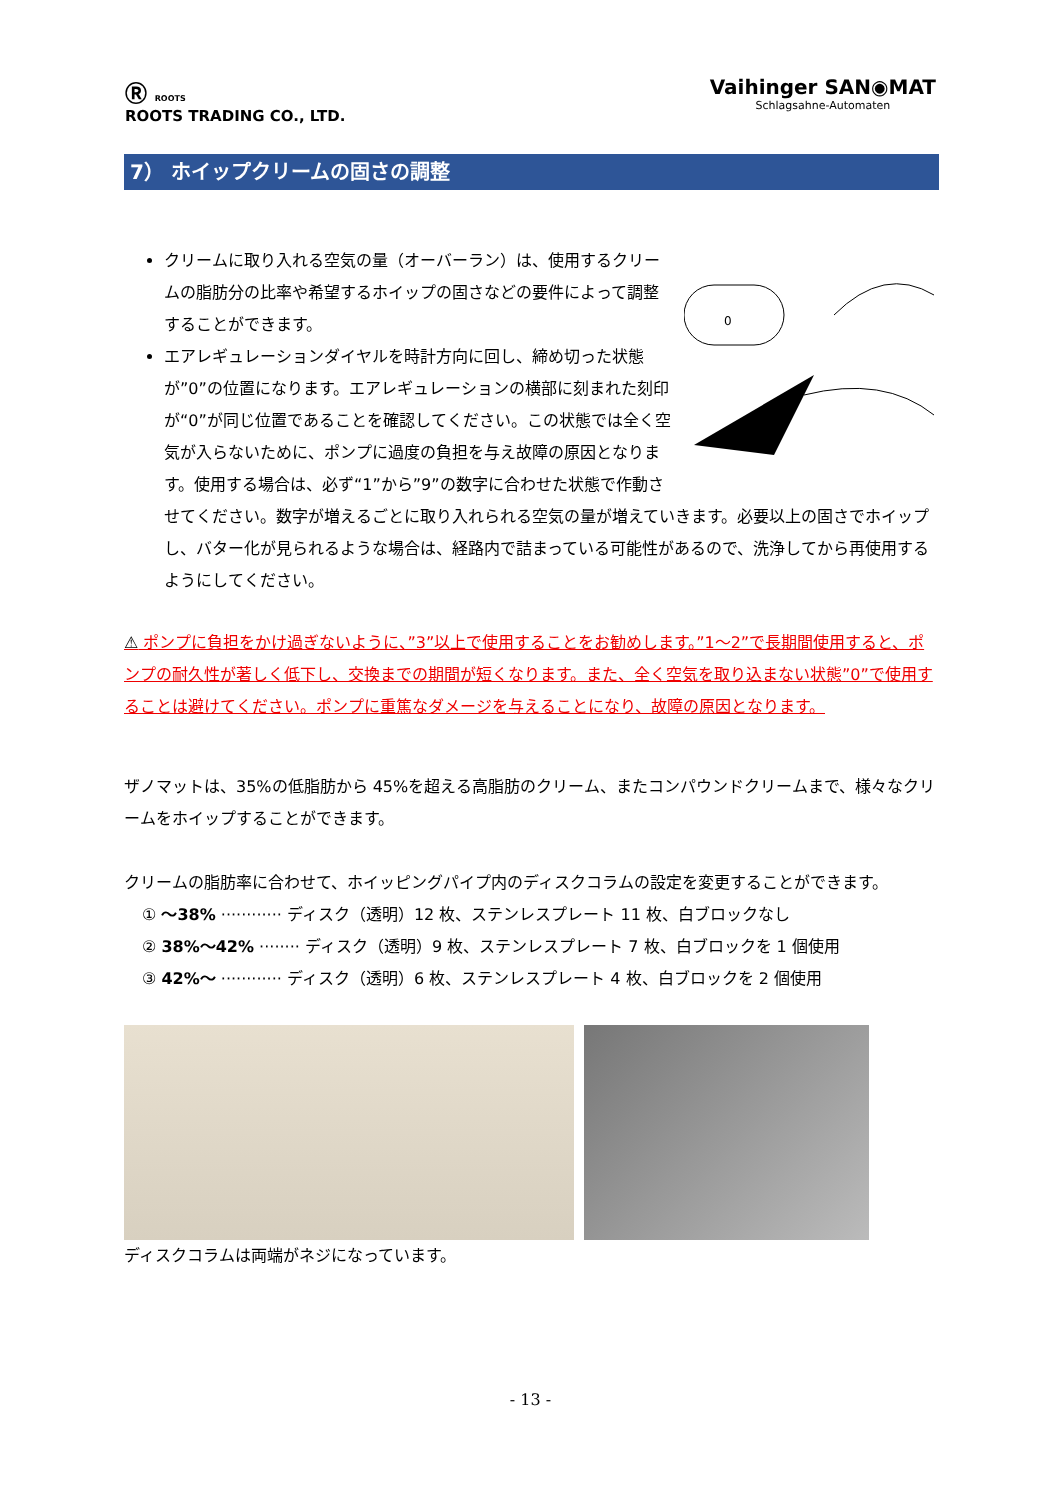Ⓡ ROOTS
ROOTS TRADING CO., LTD.
Vaihinger SAN◉MAT
Schlagsahne-Automaten
7） ホイップクリームの固さの調整
0
クリームに取り入れる空気の量（オーバーラン）は、使用するクリームの脂肪分の比率や希望するホイップの固さなどの要件によって調整することができます。
エアレギュレーションダイヤルを時計方向に回し、締め切った状態が”0”の位置になります。エアレギュレーションの横部に刻まれた刻印が“0”が同じ位置であることを確認してください。この状態では全く空気が入らないために、ポンプに過度の負担を与え故障の原因となります。使用する場合は、必ず“1”から”9”の数字に合わせた状態で作動させてください。数字が増えるごとに取り入れられる空気の量が増えていきます。必要以上の固さでホイップし、バター化が見られるような場合は、経路内で詰まっている可能性があるので、洗浄してから再使用するようにしてください。
⚠ ポンプに負担をかけ過ぎないように、”3”以上で使用することをお勧めします。”1～2”で長期間使用すると、ポンプの耐久性が著しく低下し、交換までの期間が短くなります。また、全く空気を取り込まない状態”0”で使用することは避けてください。ポンプに重篤なダメージを与えることになり、故障の原因となります。
ザノマットは、35%の低脂肪から 45%を超える高脂肪のクリーム、またコンパウンドクリームまで、様々なクリームをホイップすることができます。
クリームの脂肪率に合わせて、ホイッピングパイプ内のディスクコラムの設定を変更することができます。
① ～38% ············ ディスク（透明）12 枚、ステンレスプレート 11 枚、白ブロックなし
② 38%～42% ········ ディスク（透明）9 枚、ステンレスプレート 7 枚、白ブロックを 1 個使用
③ 42%～ ············ ディスク（透明）6 枚、ステンレスプレート 4 枚、白ブロックを 2 個使用
ディスクコラムは両端がネジになっています。
- 13 -